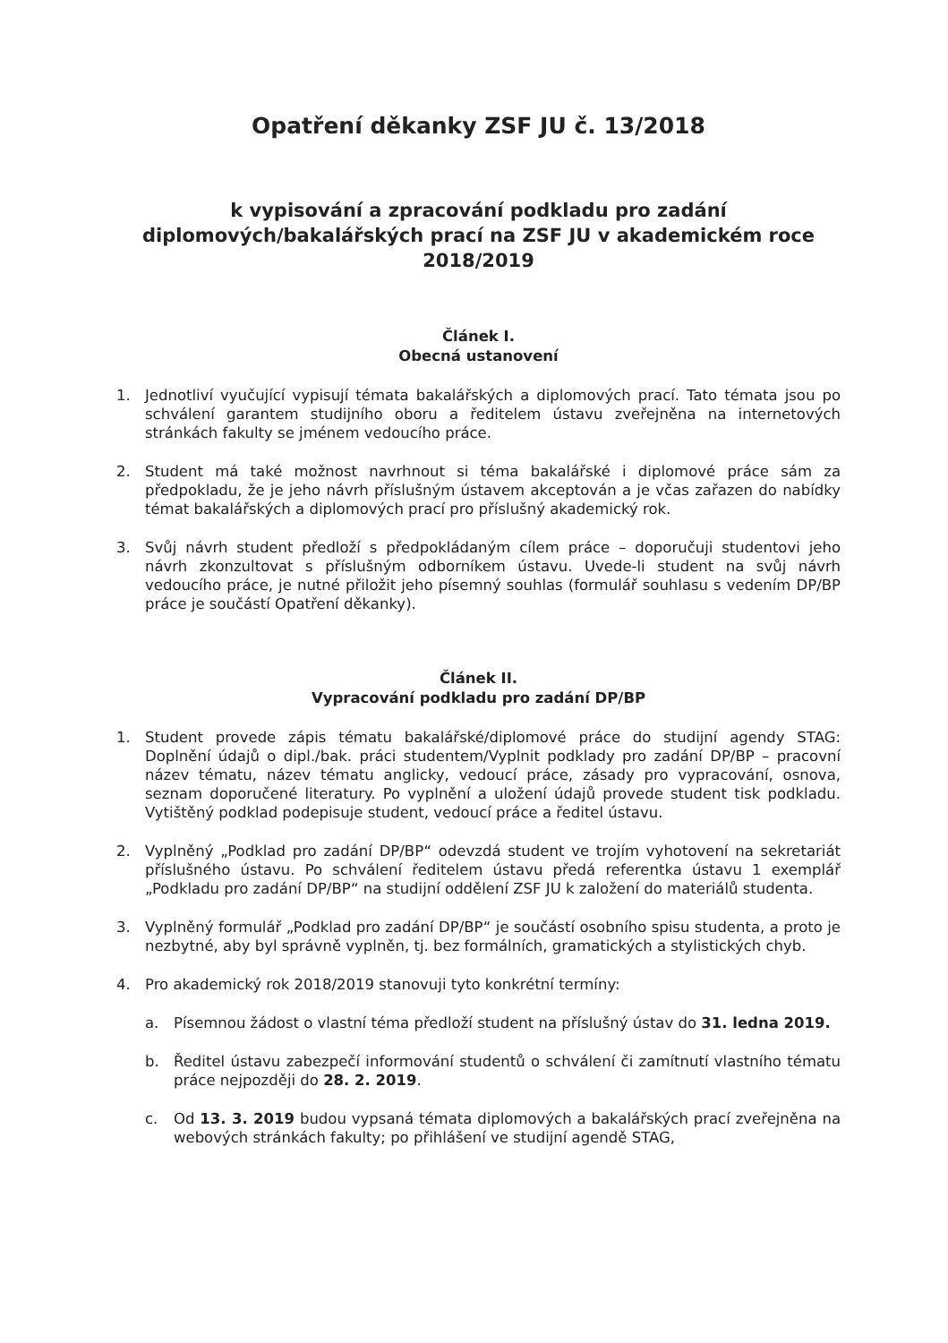Opatření děkanky ZSF JU č. 13/2018
k vypisování a zpracování podkladu pro zadání
diplomových/bakalářských prací na ZSF JU v akademickém roce
2018/2019
Článek I.
Obecná ustanovení
1. Jednotliví vyučující vypisují témata bakalářských a diplomových prací. Tato témata jsou po schválení garantem studijního oboru a ředitelem ústavu zveřejněna na internetových stránkách fakulty se jménem vedoucího práce.
2. Student má také možnost navrhnout si téma bakalářské i diplomové práce sám za předpokladu, že je jeho návrh příslušným ústavem akceptován a je včas zařazen do nabídky témat bakalářských a diplomových prací pro příslušný akademický rok.
3. Svůj návrh student předloží s předpokládaným cílem práce – doporučuji studentovi jeho návrh zkonzultovat s příslušným odborníkem ústavu. Uvede-li student na svůj návrh vedoucího práce, je nutné přiložit jeho písemný souhlas (formulář souhlasu s vedením DP/BP práce je součástí Opatření děkanky).
Článek II.
Vypracování podkladu pro zadání DP/BP
1. Student provede zápis tématu bakalářské/diplomové práce do studijní agendy STAG: Doplnění údajů o dipl./bak. práci studentem/Vyplnit podklady pro zadání DP/BP – pracovní název tématu, název tématu anglicky, vedoucí práce, zásady pro vypracování, osnova, seznam doporučené literatury. Po vyplnění a uložení údajů provede student tisk podkladu. Vytištěný podklad podepisuje student, vedoucí práce a ředitel ústavu.
2. Vyplněný „Podklad pro zadání DP/BP“ odevzdá student ve trojím vyhotovení na sekretariát příslušného ústavu. Po schválení ředitelem ústavu předá referentka ústavu 1 exemplář „Podkladu pro zadání DP/BP“ na studijní oddělení ZSF JU k založení do materiálů studenta.
3. Vyplněný formulář „Podklad pro zadání DP/BP“ je součástí osobního spisu studenta, a proto je nezbytné, aby byl správně vyplněn, tj. bez formálních, gramatických a stylistických chyb.
4. Pro akademický rok 2018/2019 stanovuji tyto konkrétní termíny:
a. Písemnou žádost o vlastní téma předloží student na příslušný ústav do 31. ledna 2019.
b. Ředitel ústavu zabezpečí informování studentů o schválení či zamítnutí vlastního tématu práce nejpozději do 28. 2. 2019.
c. Od 13. 3. 2019 budou vypsaná témata diplomových a bakalářských prací zveřejněna na webových stránkách fakulty; po přihlášení ve studijní agendě STAG,